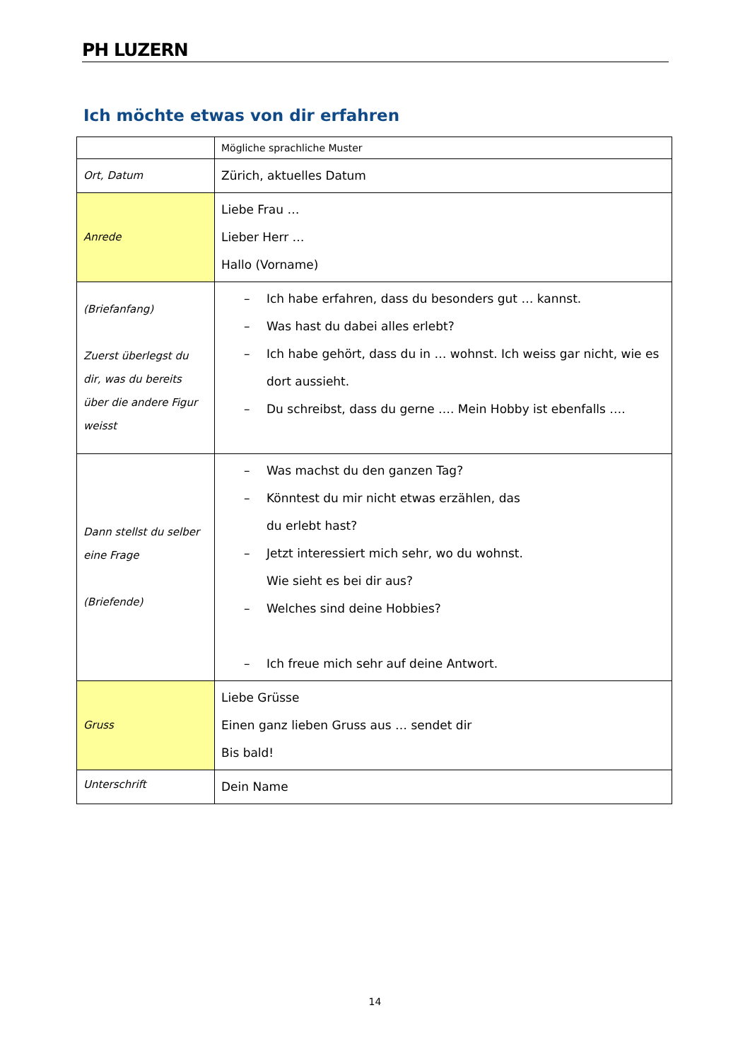PH LUZERN
Ich möchte etwas von dir erfahren
| | Mögliche sprachliche Muster |
| Ort, Datum | Zürich, aktuelles Datum |
| Anrede | Liebe Frau … Lieber Herr … Hallo (Vorname) |
| (Briefanfang) Zuerst überlegst du dir, was du bereits über die andere Figur weisst | – Ich habe erfahren, dass du besonders gut … kannst. – Was hast du dabei alles erlebt? – Ich habe gehört, dass du in … wohnst. Ich weiss gar nicht, wie es dort aussieht. – Du schreibst, dass du gerne …. Mein Hobby ist ebenfalls …. |
| Dann stellst du selber eine Frage (Briefende) | – Was machst du den ganzen Tag? – Könntest du mir nicht etwas erzählen, das du erlebt hast? – Jetzt interessiert mich sehr, wo du wohnst. Wie sieht es bei dir aus? – Welches sind deine Hobbies? – Ich freue mich sehr auf deine Antwort. |
| Gruss | Liebe Grüsse Einen ganz lieben Gruss aus … sendet dir Bis bald! |
| Unterschrift | Dein Name |
14